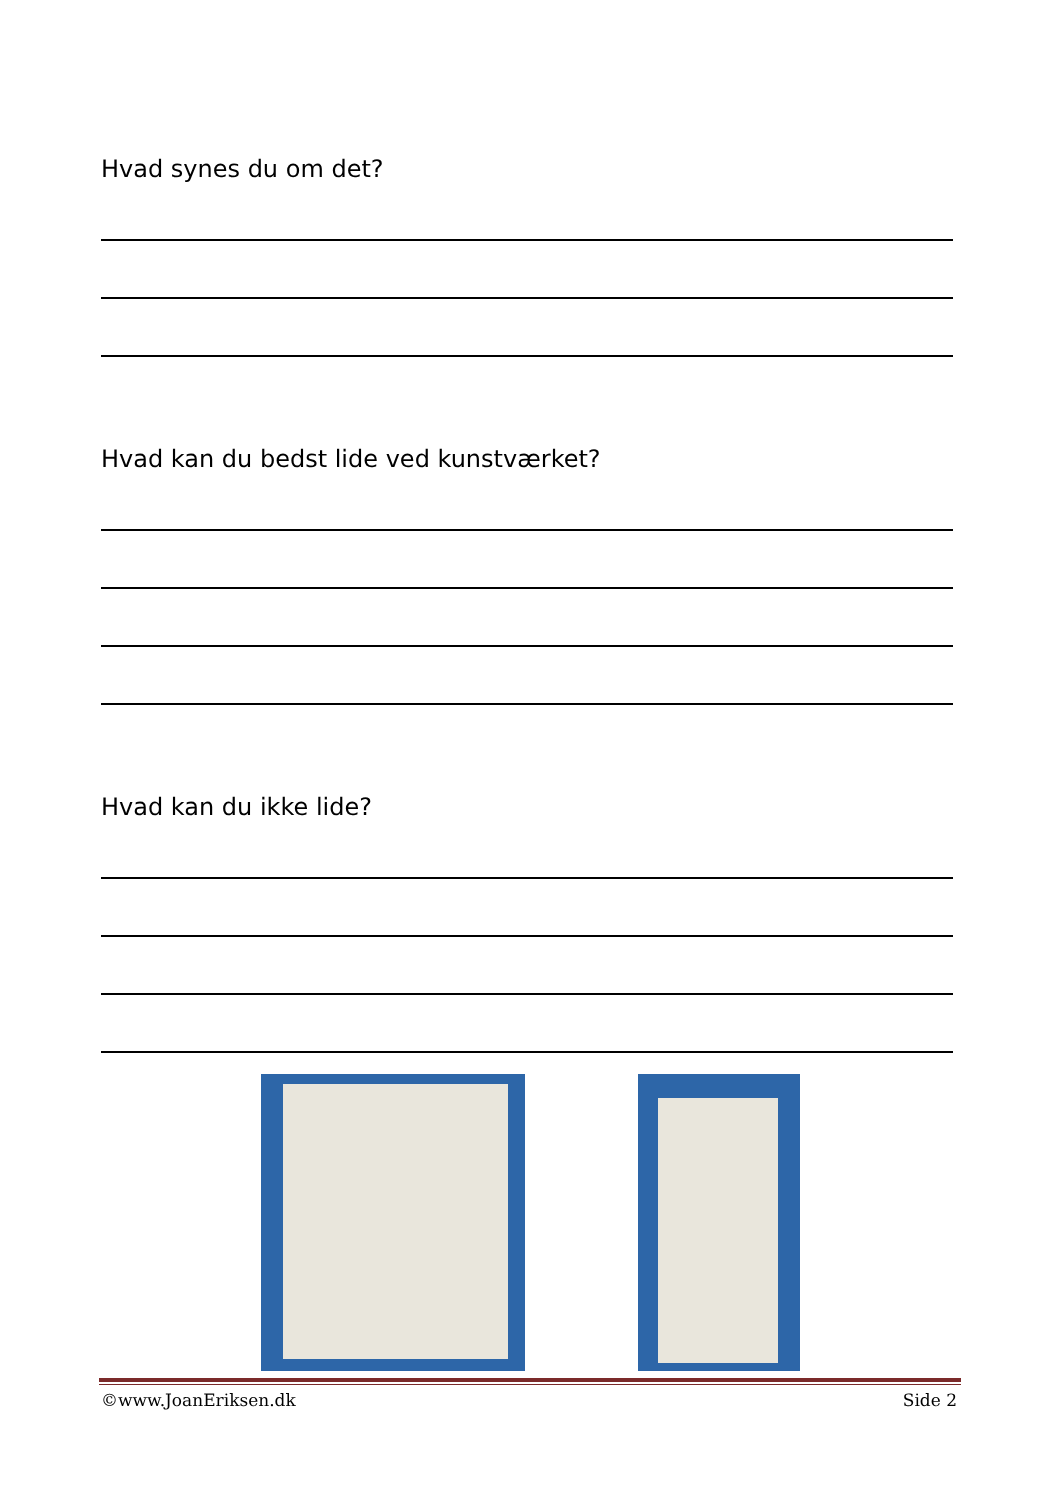Hvad synes du om det?
Hvad kan du bedst lide ved kunstværket?
Hvad kan du ikke lide?
©www.JoanEriksen.dk Side 2